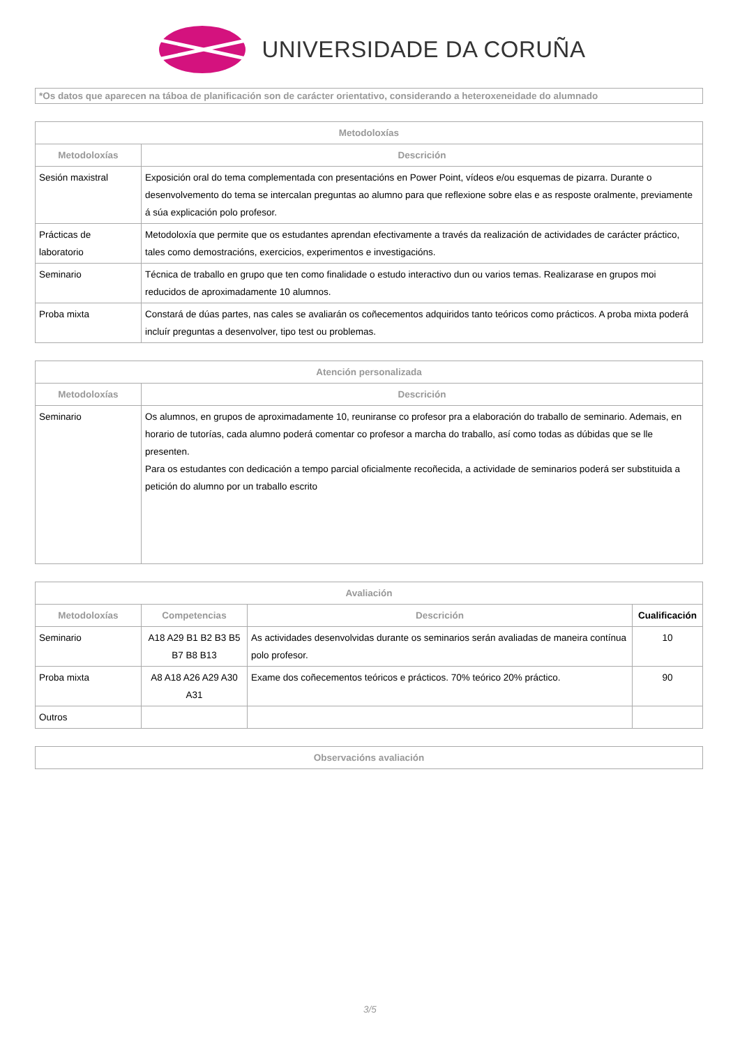UNIVERSIDADE DA CORUÑA
*Os datos que aparecen na táboa de planificación son de carácter orientativo, considerando a heteroxeneidade do alumnado
| Metodoloxías | |
| --- | --- |
| Metodoloxías | Descrición |
| Sesión maxistral | Exposición oral do tema complementada con presentacións en Power Point, vídeos e/ou esquemas de pizarra. Durante o desenvolvemento do tema se intercalan preguntas ao alumno para que reflexione sobre elas e as resposte oralmente, previamente á súa explicación polo profesor. |
| Prácticas de laboratorio | Metodoloxía que permite que os estudantes aprendan efectivamente a través da realización de actividades de carácter práctico, tales como demostracións, exercicios, experimentos e investigacións. |
| Seminario | Técnica de traballo en grupo que ten como finalidade o estudo interactivo dun ou varios temas. Realizarase en grupos moi reducidos de aproximadamente 10 alumnos. |
| Proba mixta | Constará de dúas partes, nas cales se avaliarán os coñecementos adquiridos tanto teóricos como prácticos. A proba mixta poderá incluír preguntas a desenvolver, tipo test ou problemas. |
| Atención personalizada | |
| --- | --- |
| Metodoloxías | Descrición |
| Seminario | Os alumnos, en grupos de aproximadamente 10, reuniranse co profesor pra a elaboración do traballo de seminario. Ademais, en horario de tutorías, cada alumno poderá comentar co profesor a marcha do traballo, así como todas as dúbidas que se lle presenten. Para os estudantes con dedicación a tempo parcial oficialmente recoñecida, a actividade de seminarios poderá ser substituida a petición do alumno por un traballo escrito |
| Avaliación | | | |
| --- | --- | --- | --- |
| Metodoloxías | Competencias | Descrición | Cualificación |
| Seminario | A18 A29 B1 B2 B3 B5 B7 B8 B13 | As actividades desenvolvidas durante os seminarios serán avaliadas de maneira contínua polo profesor. | 10 |
| Proba mixta | A8 A18 A26 A29 A30 A31 | Exame dos coñecementos teóricos e prácticos. 70% teórico 20% práctico. | 90 |
| Outros | | | |
| Observacións avaliación |
| --- |
3/5